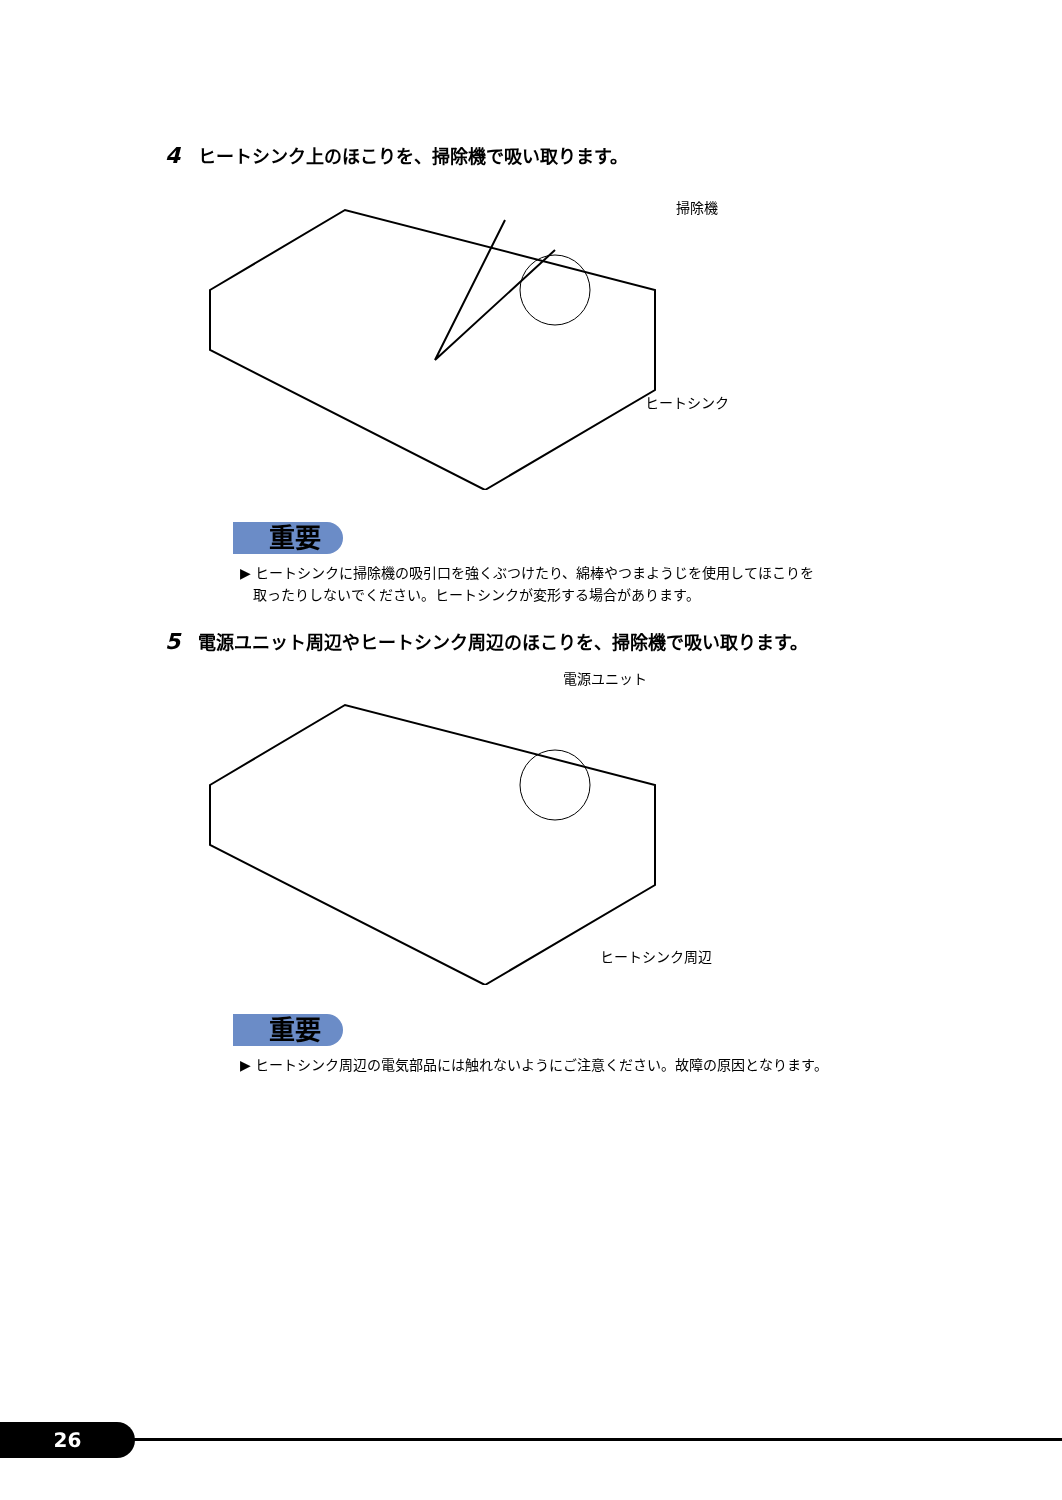4 ヒートシンク上のほこりを、掃除機で吸い取ります。
掃除機
ヒートシンク
重要
▶ ヒートシンクに掃除機の吸引口を強くぶつけたり、綿棒やつまようじを使用してほこりを
取ったりしないでください。ヒートシンクが変形する場合があります。
5 電源ユニット周辺やヒートシンク周辺のほこりを、掃除機で吸い取ります。
電源ユニット
ヒートシンク周辺
重要
▶ ヒートシンク周辺の電気部品には触れないようにご注意ください。故障の原因となります。
26